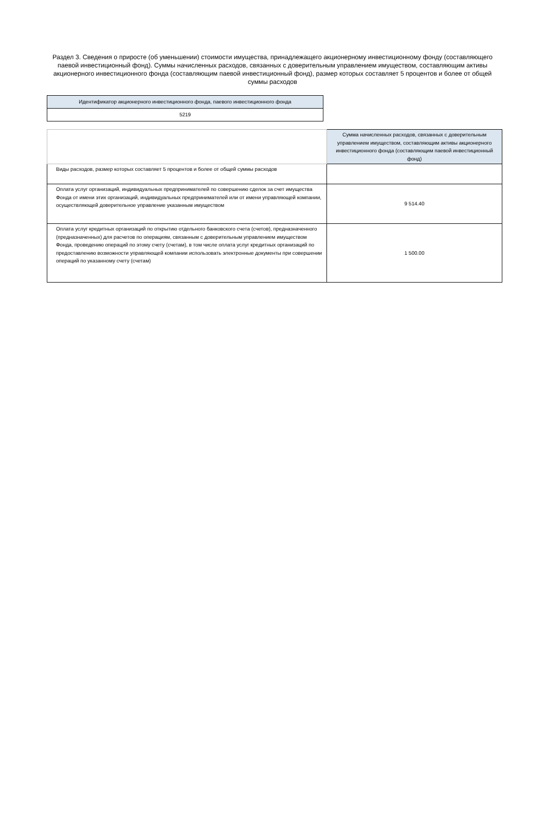Раздел 3. Сведения о приросте (об уменьшении) стоимости имущества, принадлежащего акционерному инвестиционному фонду (составляющего паевой инвестиционный фонд). Суммы начисленных расходов, связанных с доверительным управлением имуществом, составляющим активы акционерного инвестиционного фонда (составляющим паевой инвестиционный фонд), размер которых составляет 5 процентов и более от общей суммы расходов
| Идентификатор акционерного инвестиционного фонда, паевого инвестиционного фонда |
| 5219 |
| | Сумма начисленных расходов, связанных с доверительным управлением имуществом, составляющим активы акционерного инвестиционного фонда (составляющим паевой инвестиционный фонд) |
| Виды расходов, размер которых составляет 5 процентов и более от общей суммы расходов | |
| Оплата услуг организаций, индивидуальных предпринимателей по совершению сделок за счет имущества Фонда от имени этих организаций, индивидуальных предпринимателей или от имени управляющей компании, осуществляющей доверительное управление указанным имуществом | 9 514.40 |
| Оплата услуг кредитных организаций по открытию отдельного банковского счета (счетов), предназначенного (предназначенных) для расчетов по операциям, связанным с доверительным управлением имуществом Фонда, проведению операций по этому счету (счетам), в том числе оплата услуг кредитных организаций по предоставлению возможности управляющей компании использовать электронные документы при совершении операций по указанному счету (счетам) | 1 500.00 |